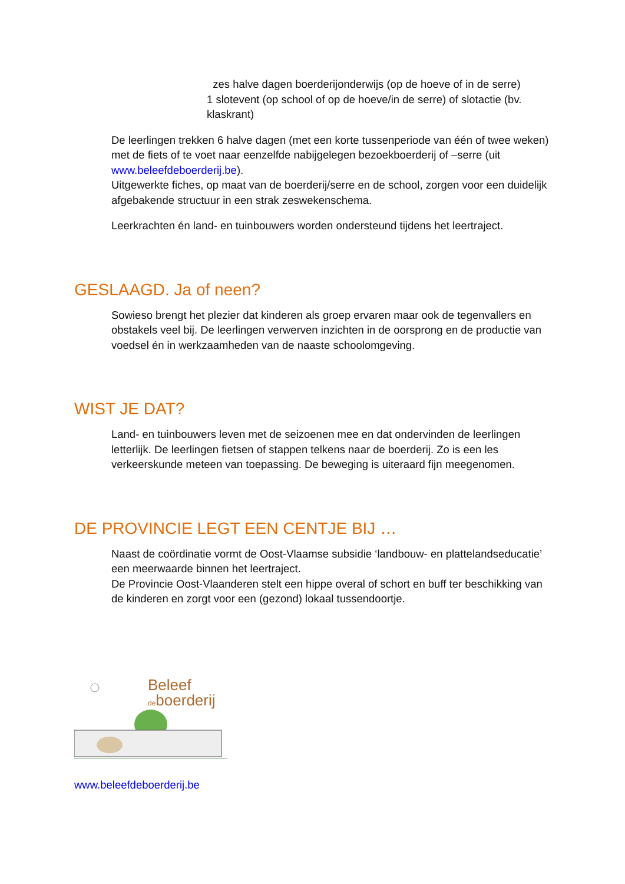zes halve dagen boerderijonderwijs (op de hoeve of in de serre)
1 slotevent (op school of op de hoeve/in de serre) of slotactie (bv. klaskrant)
De leerlingen trekken 6 halve dagen (met een korte tussenperiode van één of twee weken) met de fiets of te voet naar eenzelfde nabijgelegen bezoekboerderij of –serre (uit www.beleefdeboerderij.be).
Uitgewerkte fiches, op maat van de boerderij/serre en de school, zorgen voor een duidelijk afgebakende structuur in een strak zeswekenschema.
Leerkrachten én land- en tuinbouwers worden ondersteund tijdens het leertraject.
GESLAAGD. Ja of neen?
Sowieso brengt het plezier dat kinderen als groep ervaren maar ook de tegenvallers en obstakels veel bij. De leerlingen verwerven inzichten in de oorsprong en de productie van voedsel én in werkzaamheden van de naaste schoolomgeving.
WIST JE DAT?
Land- en tuinbouwers leven met de seizoenen mee en dat ondervinden de leerlingen letterlijk. De leerlingen fietsen of stappen telkens naar de boerderij. Zo is een les verkeerskunde meteen van toepassing. De beweging is uiteraard fijn meegenomen.
DE PROVINCIE LEGT EEN CENTJE BIJ …
Naast de coördinatie vormt de Oost-Vlaamse subsidie ‘landbouw- en plattelandseducatie’ een meerwaarde binnen het leertraject.
De Provincie Oost-Vlaanderen stelt een hippe overal of schort en buff ter beschikking van de kinderen en zorgt voor een (gezond) lokaal tussendoortje.
Beleef
deboerderij
www.beleefdeboerderij.be